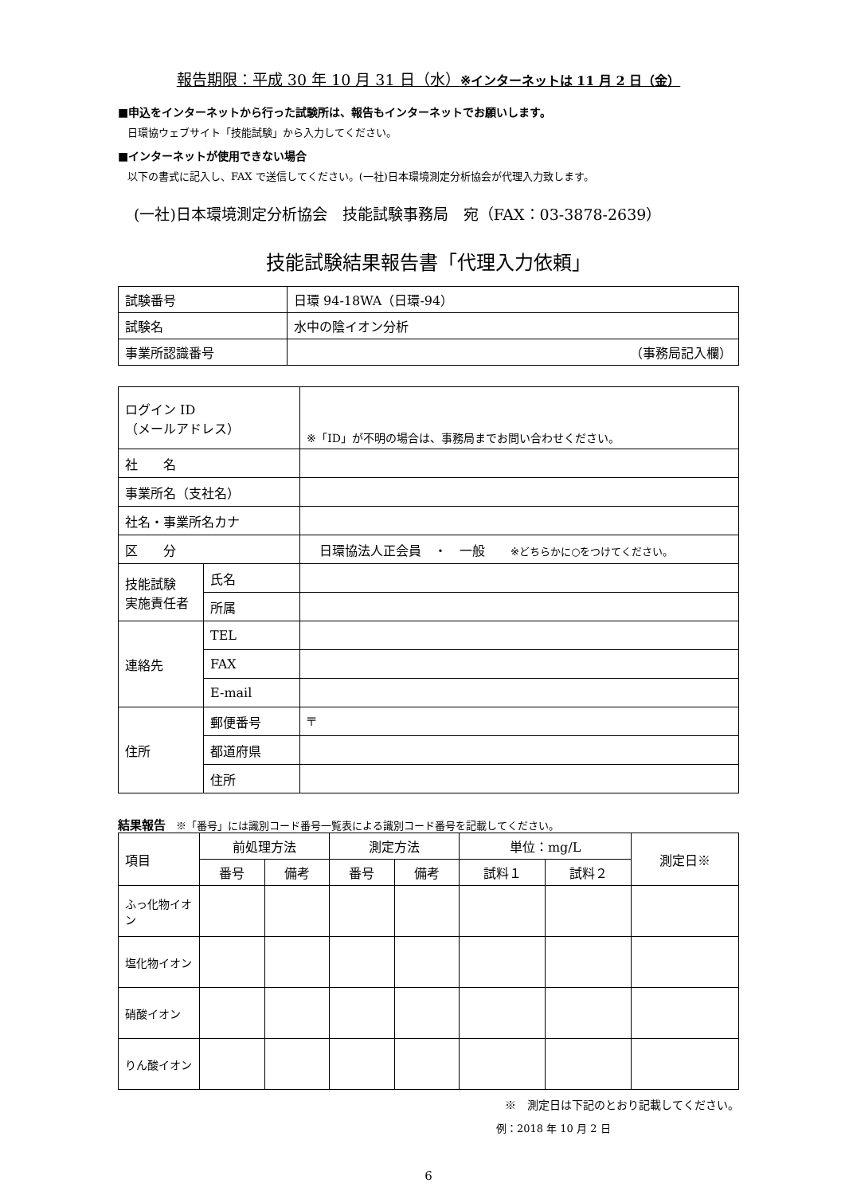報告期限：平成 30 年 10 月 31 日（水）※インターネットは 11 月 2 日（金）
■申込をインターネットから行った試験所は、報告もインターネットでお願いします。
日環協ウェブサイト「技能試験」から入力してください。
■インターネットが使用できない場合
以下の書式に記入し、FAX で送信してください。(一社)日本環境測定分析協会が代理入力致します。
(一社)日本環境測定分析協会　技能試験事務局　宛（FAX：03-3878-2639）
技能試験結果報告書「代理入力依頼」
| 試験番号 | 日環 94-18WA（日環-94） |
| 試験名 | 水中の陰イオン分析 |
| 事業所認識番号 | （事務局記入欄） |
| ログイン ID （メールアドレス） | | ※「ID」が不明の場合は、事務局までお問い合わせください。 |
| 社 名 | | |
| 事業所名（支社名） | | |
| 社名・事業所名カナ | | |
| 区 分 | | 日環協法人正会員 ・ 一般 ※どちらかに○をつけてください。 |
| 技能試験 実施責任者 | 氏名 | |
| | 所属 | |
| 連絡先 | TEL | |
| | FAX | |
| | E-mail | |
| 住所 | 郵便番号 | 〒 |
| | 都道府県 | |
| | 住所 | |
結果報告　※「番号」には識別コード番号一覧表による識別コード番号を記載してください。
| 項目 | 前処理方法 | | 測定方法 | | 単位：mg/L | | 測定日※ |
| | 番号 | 備考 | 番号 | 備考 | 試料１ | 試料２ | |
| ふっ化物イオン | | | | | | | |
| 塩化物イオン | | | | | | | |
| 硝酸イオン | | | | | | | |
| りん酸イオン | | | | | | | |
※　測定日は下記のとおり記載してください。
例：2018 年 10 月 2 日
6